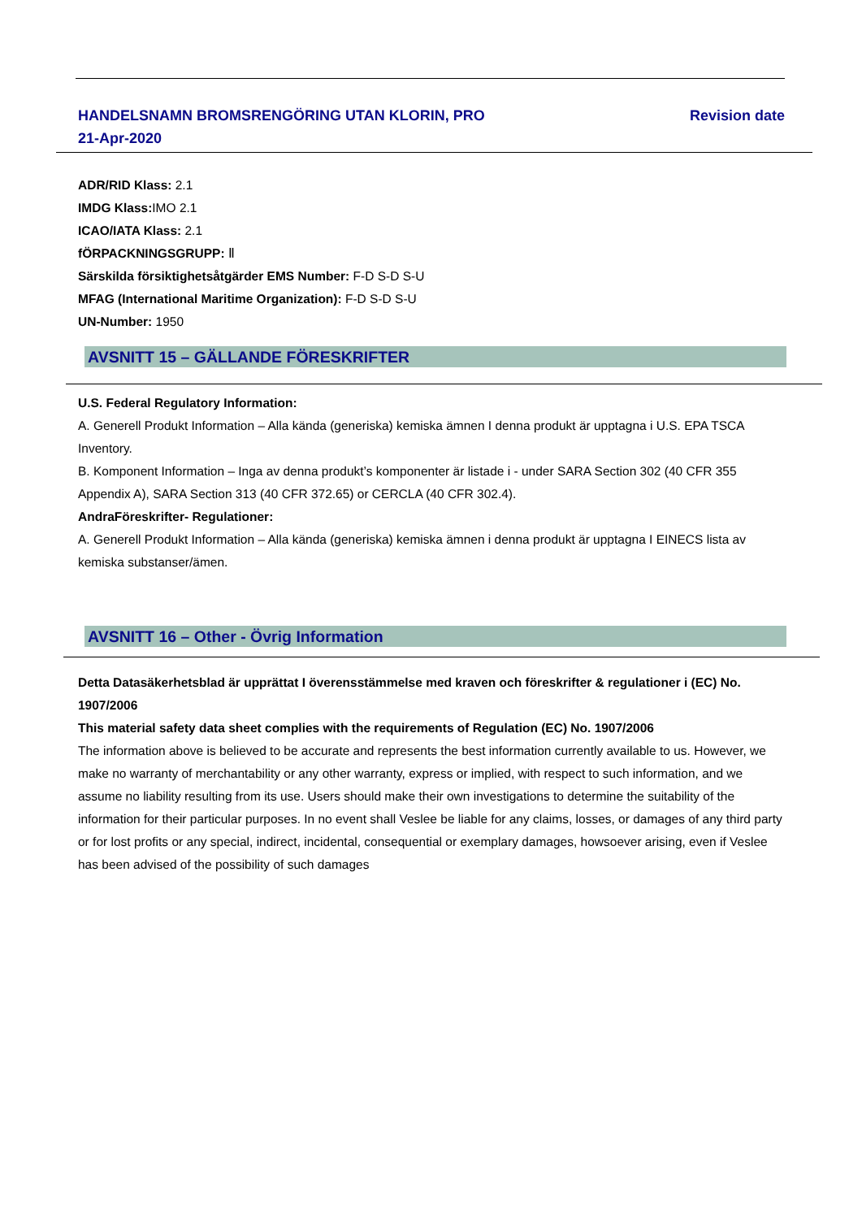HANDELSNAMN BROMSRENGÖRING UTAN KLORIN, PRO Revision date
21-Apr-2020
ADR/RID Klass: 2.1
IMDG Klass: IMO 2.1
ICAO/IATA Klass: 2.1
fÖRPACKNINGSGRUPP: Ⅱ
Särskilda försiktighetsåtgärder EMS Number: F-D S-D S-U
MFAG (International Maritime Organization): F-D S-D S-U
UN-Number: 1950
AVSNITT 15 – GÄLLANDE FÖRESKRIFTER
U.S. Federal Regulatory Information:
A. Generell Produkt Information – Alla kända (generiska) kemiska ämnen I denna produkt är upptagna i U.S. EPA TSCA Inventory.
B. Komponent Information – Inga av denna produkt’s komponenter är listade i - under SARA Section 302 (40 CFR 355 Appendix A), SARA Section 313 (40 CFR 372.65) or CERCLA (40 CFR 302.4).
AndraFöreskrifter- Regulationer:
A. Generell Produkt Information – Alla kända (generiska) kemiska ämnen i denna produkt är upptagna I EINECS lista av kemiska substanser/ämen.
AVSNITT 16 – Other - Övrig Information
Detta Datasäkerhetsblad är upprättat I överensstämmelse med kraven och föreskrifter & regulationer i (EC) No. 1907/2006
This material safety data sheet complies with the requirements of Regulation (EC) No. 1907/2006
The information above is believed to be accurate and represents the best information currently available to us. However, we make no warranty of merchantability or any other warranty, express or implied, with respect to such information, and we assume no liability resulting from its use. Users should make their own investigations to determine the suitability of the information for their particular purposes. In no event shall Veslee be liable for any claims, losses, or damages of any third party or for lost profits or any special, indirect, incidental, consequential or exemplary damages, howsoever arising, even if Veslee has been advised of the possibility of such damages